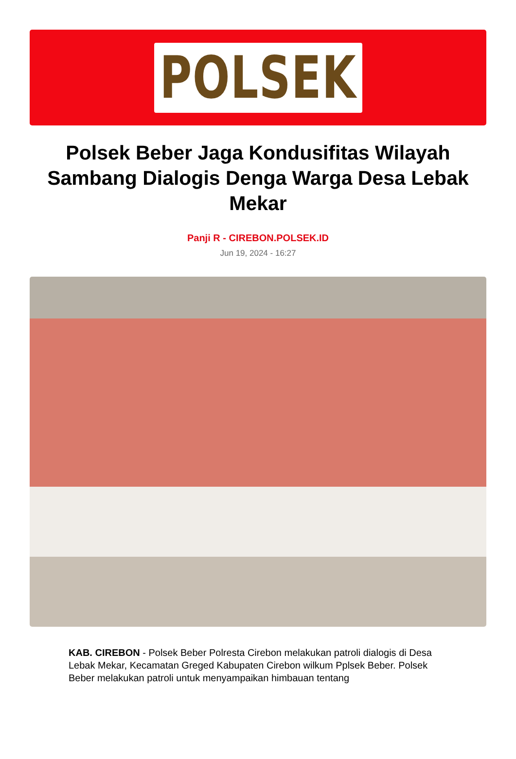POLSEK
Polsek Beber Jaga Kondusifitas Wilayah Sambang Dialogis Denga Warga Desa Lebak Mekar
Panji R - CIREBON.POLSEK.ID
Jun 19, 2024 - 16:27
KAB. CIREBON - Polsek Beber Polresta Cirebon melakukan patroli dialogis di Desa Lebak Mekar, Kecamatan Greged Kabupaten Cirebon wilkum Pplsek Beber. Polsek Beber melakukan patroli untuk menyampaikan himbauan tentang